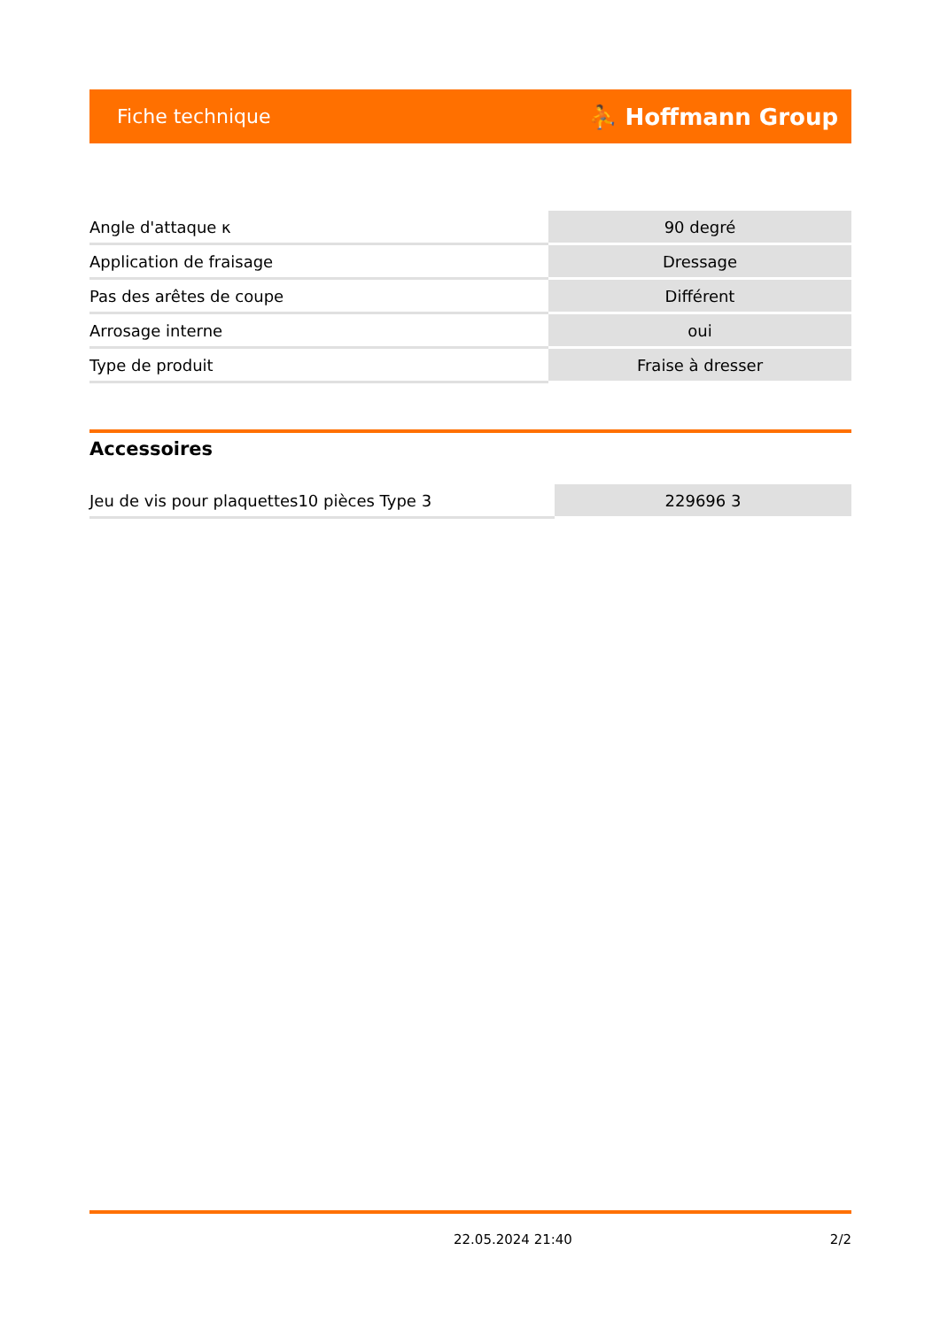Fiche technique ⛹ Hoffmann Group
| Angle d'attaque κ | 90 degré |
| Application de fraisage | Dressage |
| Pas des arêtes de coupe | Différent |
| Arrosage interne | oui |
| Type de produit | Fraise à dresser |
Accessoires
| Jeu de vis pour plaquettes10 pièces Type 3 | 229696 3 |
22.05.2024 21:40 2/2